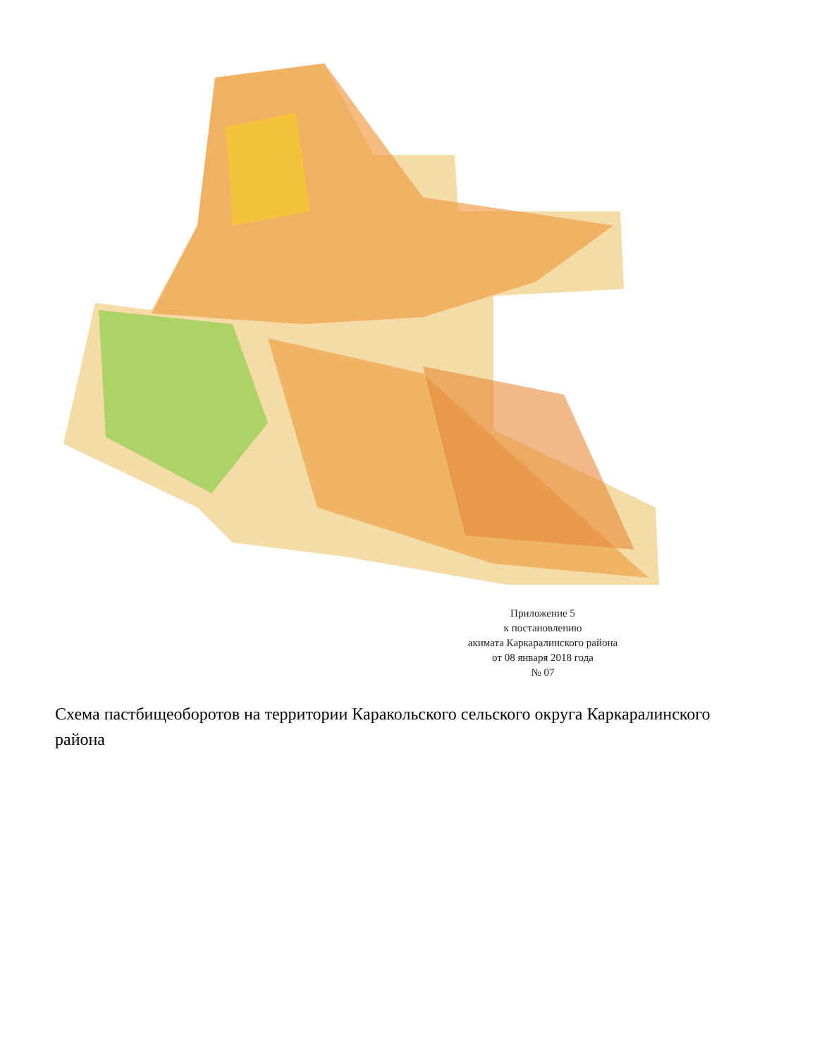Приложение 5
к постановлению
акимата Каркаралинского района
от 08 января 2018 года
№ 07
Схема пастбищеоборотов на территории Каракольского сельского округа Каркаралинского района